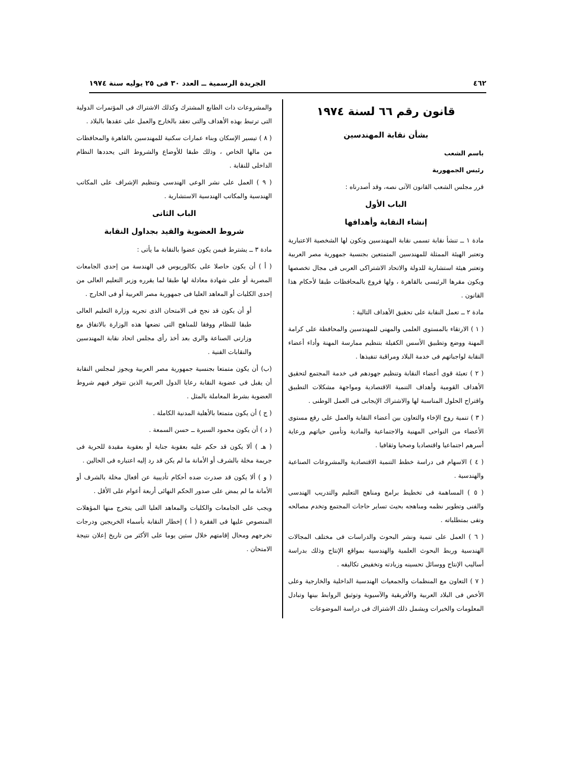٤٦٢ الجريدة الرسمية ــ العدد ٣٠ فى ٢٥ يوليه سنة ١٩٧٤
قانون رقم ٦٦ لسنة ١٩٧٤
بشأن نقابة المهندسين
باسم الشعب
رئيس الجمهورية
قرر مجلس الشعب القانون الآتى نصه، وقد أصدرناه :
الباب الأول
إنشاء النقابة وأهدافها
مادة ١ ــ تنشأ نقابة تسمى نقابة المهندسين وتكون لها الشخصية الاعتبارية وتعتبر الهيئة الممثلة للمهندسين المتمتعين بجنسية جمهورية مصر العربية وتعتبر هيئة استشارية للدولة والاتحاد الاشتراكى العربى فى مجال تخصصها ويكون مقرها الرئيسى بالقاهرة ، ولها فروع بالمحافظات طبقا لأحكام هذا القانون .
مادة ٢ ــ تعمل النقابة على تحقيق الأهداف التالية :
( ١ ) الارتقاء بالمستوى العلمى والمهنى للمهندسين والمحافظة على كرامة المهنة ووضع وتطبيق الأسس الكفيلة بتنظيم ممارسة المهنة وأداء أعضاء النقابة لواجباتهم فى خدمة البلاد ومراقبة تنفيذها .
( ٢ ) تعبئة قوى أعضاء النقابة وتنظيم جهودهم فى خدمة المجتمع لتحقيق الأهداف القومية وأهداف التنمية الاقتصادية ومواجهة مشكلات التطبيق واقتراح الحلول المناسبة لها والاشتراك الإيجابى فى العمل الوطنى .
( ٣ ) تنمية روح الإخاء والتعاون بين أعضاء النقابة والعمل على رفع مستوى الأعضاء من النواحى المهنية والاجتماعية والمادية وتأمين حياتهم ورعاية أسرهم اجتماعيا واقتصاديا وصحيا وثقافيا .
( ٤ ) الاسهام فى دراسة خطط التنمية الاقتصادية والمشروعات الصناعية والهندسية .
( ٥ ) المساهمة فى تخطيط برامج ومناهج التعليم والتدريب الهندسى والفنى وتطوير نظمه ومناهجه بحيث تساير حاجات المجتمع وتخدم مصالحه وتفى بمتطلباته .
( ٦ ) العمل على تنمية ونشر البحوث والدراسات فى مختلف المجالات الهندسية وربط البحوث العلمية والهندسية بمواقع الإنتاج وذلك بدراسة أساليب الإنتاج ووسائل تحسينه وزيادته وتخفيض تكاليفه .
( ٧ ) التعاون مع المنظمات والجمعيات الهندسية الداخلية والخارجية وعلى الأخص فى البلاد العربية والأفريقية والآسيوية وتوثيق الروابط بينها وتبادل المعلومات والخبرات ويشمل ذلك الاشتراك فى دراسة الموضوعات
والمشروعات ذات الطابع المشترك وكذلك الاشتراك فى المؤتمرات الدولية التى ترتبط بهذه الأهداف والتى تعقد بالخارج والعمل على عقدها بالبلاد .
( ٨ ) تيسير الإسكان وبناء عمارات سكنية للمهندسين بالقاهرة والمحافظات من مالها الخاص ، وذلك طبقا للأوضاع والشروط التى يحددها النظام الداخلى للنقابة .
( ٩ ) العمل على نشر الوعى الهندسى وتنظيم الإشراف على المكاتب الهندسية والمكاتب الهندسية الاستشارية .
الباب الثانى
شروط العضوية والقيد بجداول النقابة
مادة ٣ ــ يشترط فيمن يكون عضوا بالنقابة ما يأتى :
( أ ) أن يكون حاصلا على بكالوريوس فى الهندسة من إحدى الجامعات المصرية أو على شهادة معادلة لها طبقا لما يقرره وزير التعليم العالى من إحدى الكليات أو المعاهد العليا فى جمهورية مصر العربية أو فى الخارج .
أو أن يكون قد نجح فى الامتحان الذى تجريه وزارة التعليم العالى طبقا للنظام ووفقا للمناهج التى تضعها هذه الوزارة بالاتفاق مع وزارتى الصناعة والرى بعد أخذ رأى مجلس اتحاد نقابة المهندسين والنقابات الفنية .
(ب) أن يكون متمتعا بجنسية جمهورية مصر العربية ويجوز لمجلس النقابة أن يقبل فى عضوية النقابة رعايا الدول العربية الذين تتوفر فيهم شروط العضوية بشرط المعاملة بالمثل .
( ج ) أن يكون متمتعا بالأهلية المدنية الكاملة .
( د ) أن يكون محمود السيرة ــ حسن السمعة .
( هـ ) ألا يكون قد حكم عليه بعقوبة جناية أو بعقوبة مقيدة للحرية فى جريمة مخلة بالشرف أو الأمانة ما لم يكن قد رد إليه اعتباره فى الحالين .
( و ) ألا يكون قد صدرت ضده أحكام تأديبية عن أفعال مخلة بالشرف أو الأمانة ما لم يمض على صدور الحكم النهائى أربعة أعوام على الأقل .
ويجب على الجامعات والكليات والمعاهد العليا التى يتخرج منها المؤهلات المنصوص عليها فى الفقرة ( أ ) إخطار النقابة بأسماء الخريجين ودرجات تخرجهم ومحال إقامتهم خلال ستين يوما على الأكثر من تاريخ إعلان نتيجة الامتحان .